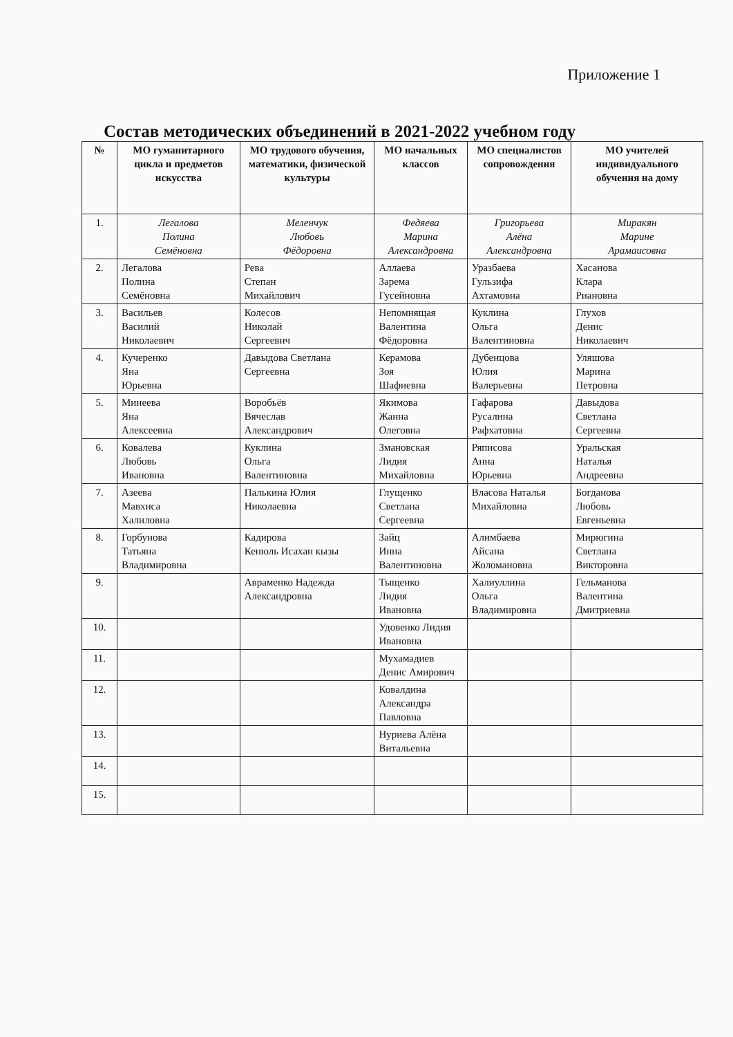Приложение 1
Состав методических объединений в 2021-2022 учебном году
| № | МО гуманитарного цикла и предметов искусства | МО трудового обучения, математики, физической культуры | МО начальных классов | МО специалистов сопровождения | МО учителей индивидуального обучения на дому |
| --- | --- | --- | --- | --- | --- |
| 1. | Легалова Полина Семёновна | Меленчук Любовь Фёдоровна | Федяева Марина Александровна | Григорьева Алёна Александровна | Миракян Марине Арамаисовна |
| 2. | Легалова Полина Семёновна | Рева Степан Михайлович | Аллаева Зарема Гусейновна | Уразбаева Гульзифа Ахтамовна | Хасанова Клара Риановна |
| 3. | Васильев Василий Николаевич | Колесов Николай Сергеевич | Непомнящая Валентина Фёдоровна | Куклина Ольга Валентиновна | Глухов Денис Николаевич |
| 4. | Кучеренко Яна Юрьевна | Давыдова Светлана Сергеевна | Керамова Зоя Шафиевна | Дубенцова Юлия Валерьевна | Уляшова Марина Петровна |
| 5. | Минеева Яна Алексеевна | Воробьёв Вячеслав Александрович | Якимова Жанна Олеговна | Гафарова Русалина Рафхатовна | Давыдова Светлана Сергеевна |
| 6. | Ковалева Любовь Ивановна | Куклина Ольга Валентиновна | Змановская Лидия Михайловна | Ряписова Анна Юрьевна | Уральская Наталья Андреевна |
| 7. | Азеева Мавхиса Халиловна | Палькина Юлия Николаевна | Глущенко Светлана Сергеевна | Власова Наталья Михайловна | Богданова Любовь Евгеньевна |
| 8. | Горбунова Татьяна Владимировна | Кадирова Кенюль Исахан кызы | Зайц Инна Валентиновна | Алимбаева Айсана Жоломановна | Мирюгина Светлана Викторовна |
| 9. | | Авраменко Надежда Александровна | Тыщенко Лидия Ивановна | Халиуллина Ольга Владимировна | Гельманова Валентина Дмитриевна |
| 10. | | | Удовенко Лидия Ивановна | | |
| 11. | | | Мухамадиев Денис Амирович | | |
| 12. | | | Ковалдина Александра Павловна | | |
| 13. | | | Нуриева Алёна Витальевна | | |
| 14. | | | | | |
| 15. | | | | | |